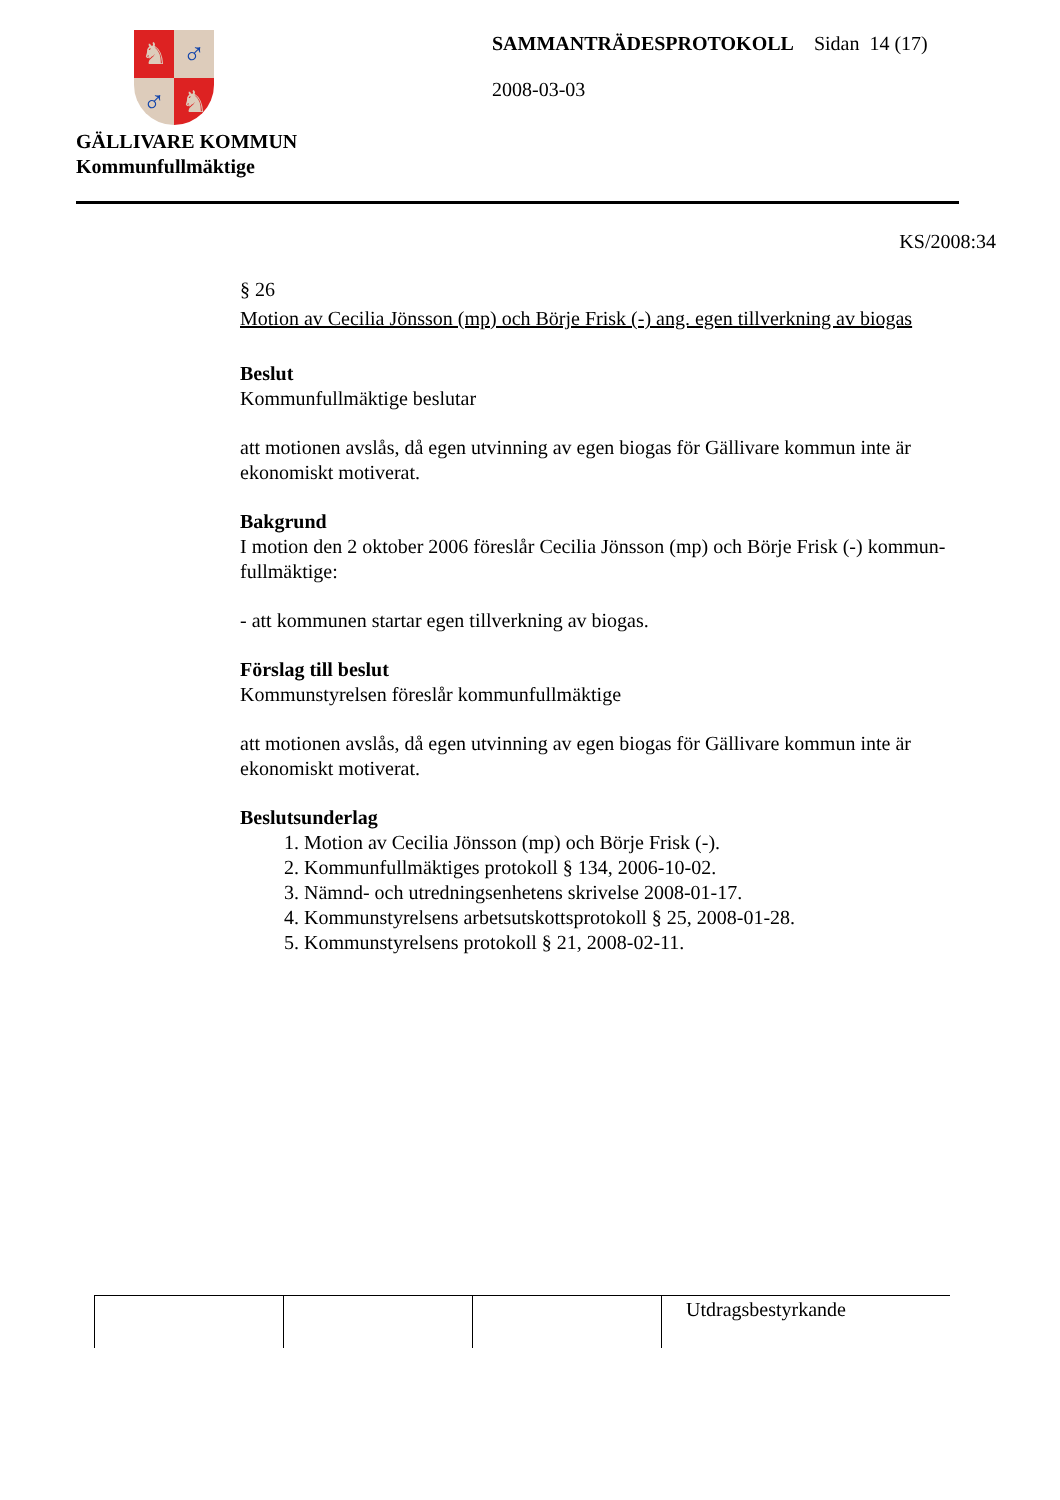♞
♂
♂
♞
GÄLLIVARE KOMMUN
Kommunfullmäktige
SAMMANTRÄDESPROTOKOLL Sidan 14 (17)
2008-03-03
KS/2008:34
§ 26
Motion av Cecilia Jönsson (mp) och Börje Frisk (-) ang. egen tillverkning av biogas
Beslut
Kommunfullmäktige beslutar
att motionen avslås, då egen utvinning av egen biogas för Gällivare kommun inte är ekonomiskt motiverat.
Bakgrund
I motion den 2 oktober 2006 föreslår Cecilia Jönsson (mp) och Börje Frisk (-) kommun-fullmäktige:
- att kommunen startar egen tillverkning av biogas.
Förslag till beslut
Kommunstyrelsen föreslår kommunfullmäktige
att motionen avslås, då egen utvinning av egen biogas för Gällivare kommun inte är ekonomiskt motiverat.
Beslutsunderlag
1. Motion av Cecilia Jönsson (mp) och Börje Frisk (-).
2. Kommunfullmäktiges protokoll § 134, 2006-10-02.
3. Nämnd- och utredningsenhetens skrivelse 2008-01-17.
4. Kommunstyrelsens arbetsutskottsprotokoll § 25, 2008-01-28.
5. Kommunstyrelsens protokoll § 21, 2008-02-11.
| | | | Utdragsbestyrkande |